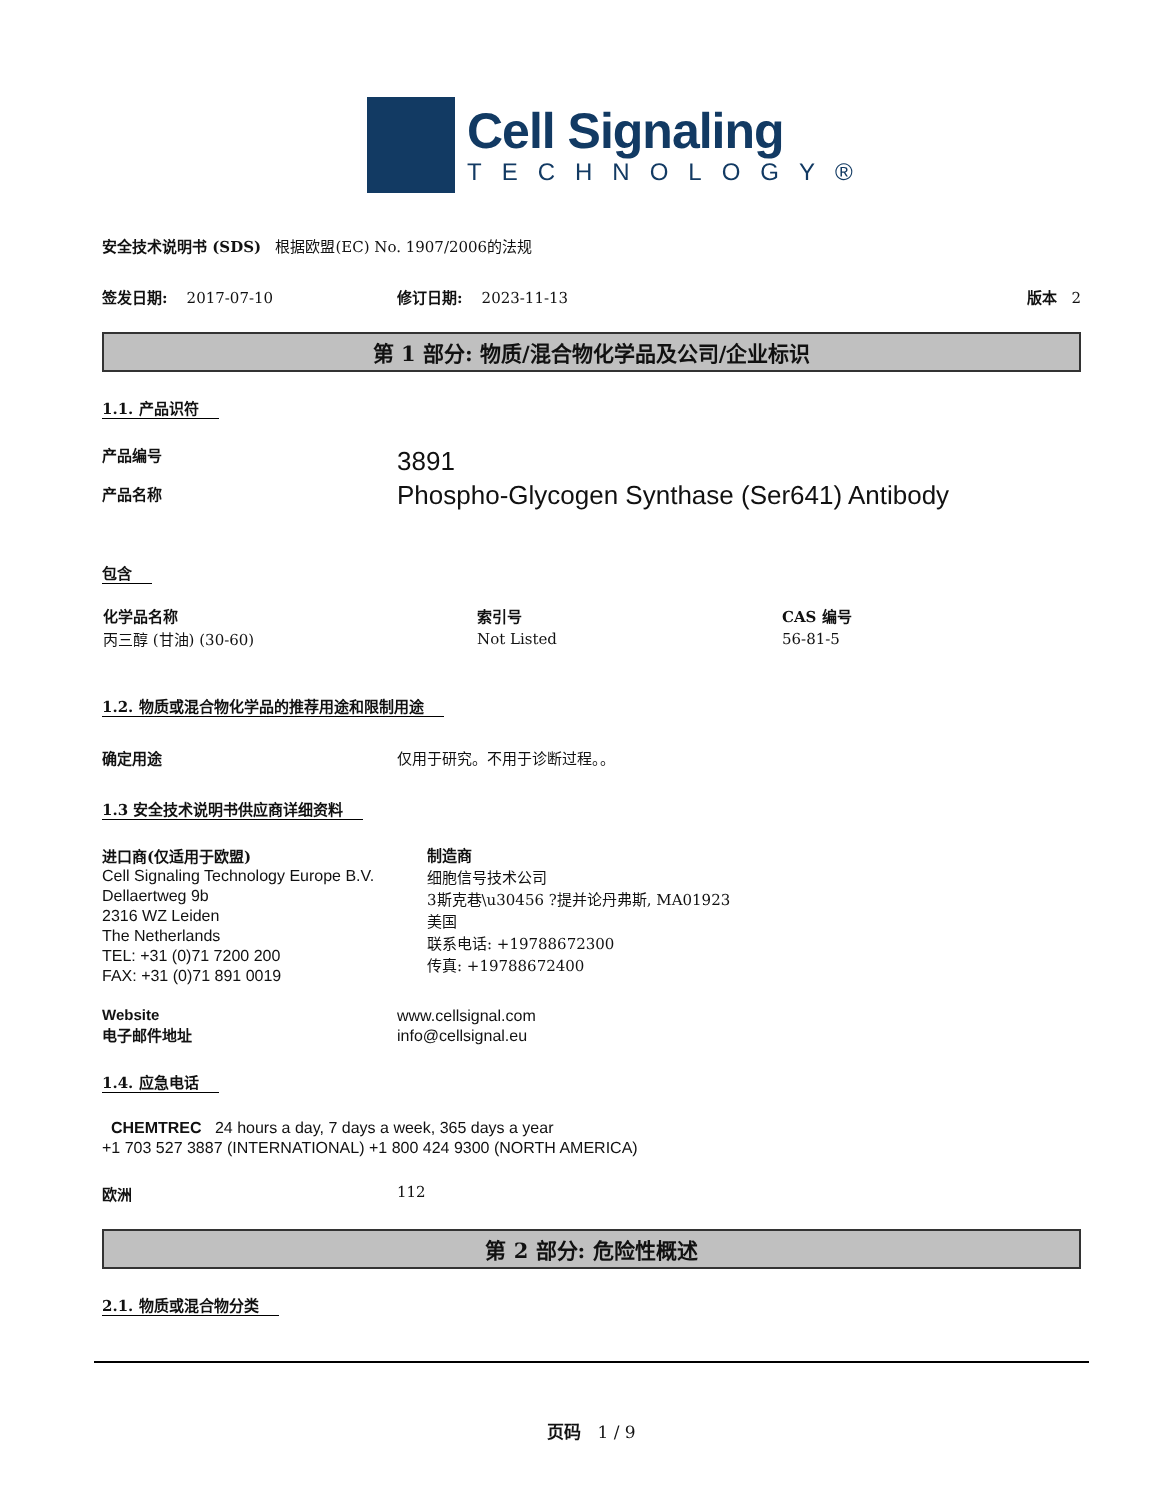Cell Signaling
TECHNOLOGY®
安全技术说明书 (SDS) 根据欧盟(EC) No. 1907/2006的法规
签发日期: 2017-07-10 修订日期: 2023-11-13 版本 2
第 1 部分: 物质/混合物化学品及公司/企业标识
1.1. 产品识符
产品编号
产品名称
3891
Phospho-Glycogen Synthase (Ser641) Antibody
包含
| 化学品名称 | 索引号 | CAS 编号 |
| --- | --- | --- |
| 丙三醇 (甘油) (30-60) | Not Listed | 56-81-5 |
1.2. 物质或混合物化学品的推荐用途和限制用途
确定用途 仅用于研究。不用于诊断过程。。
1.3 安全技术说明书供应商详细资料
进口商(仅适用于欧盟)
Cell Signaling Technology Europe B.V.
Dellaertweg 9b
2316 WZ Leiden
The Netherlands
TEL: +31 (0)71 7200 200
FAX: +31 (0)71 891 0019
制造商
细胞信号技术公司
3斯克巷\u30456 ?提并论丹弗斯, MA01923
美国
联系电话: +19788672300
传真: +19788672400
Website
电子邮件地址
www.cellsignal.com
info@cellsignal.eu
1.4. 应急电话
CHEMTREC 24 hours a day, 7 days a week, 365 days a year
+1 703 527 3887 (INTERNATIONAL) +1 800 424 9300 (NORTH AMERICA)
欧洲 112
第 2 部分: 危险性概述
2.1. 物质或混合物分类
页码 1 / 9